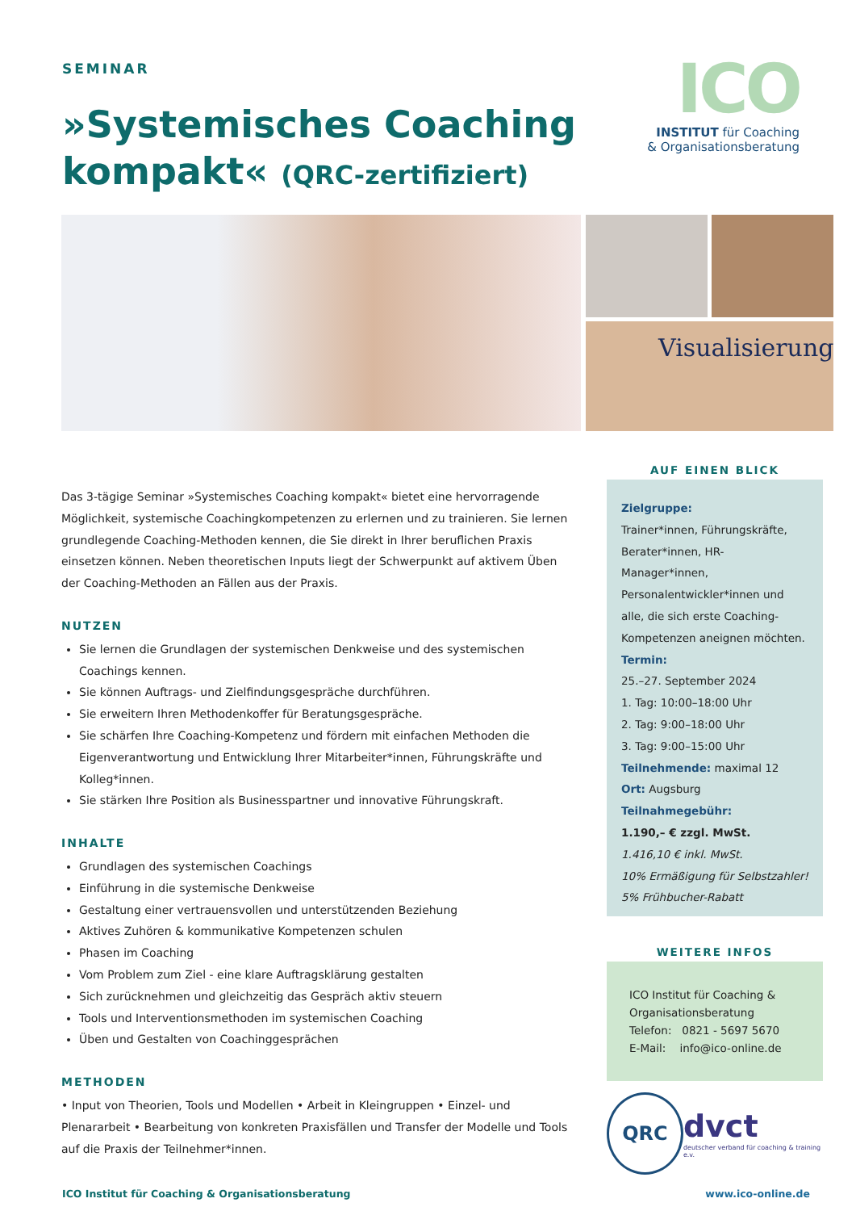SEMINAR
»Systemisches Coaching
kompakt« (QRC-zertifiziert)
ICO
INSTITUT für Coaching
& Organisationsberatung
Visualisierung
Das 3-tägige Seminar »Systemisches Coaching kompakt« bietet eine hervorragende Möglichkeit, systemische Coachingkompetenzen zu erlernen und zu trainieren. Sie lernen grundlegende Coaching-Methoden kennen, die Sie direkt in Ihrer beruflichen Praxis einsetzen können. Neben theoretischen Inputs liegt der Schwerpunkt auf aktivem Üben der Coaching-Methoden an Fällen aus der Praxis.
NUTZEN
Sie lernen die Grundlagen der systemischen Denkweise und des systemischen Coachings kennen.
Sie können Auftrags- und Zielfindungsgespräche durchführen.
Sie erweitern Ihren Methodenkoffer für Beratungsgespräche.
Sie schärfen Ihre Coaching-Kompetenz und fördern mit einfachen Methoden die Eigenverantwortung und Entwicklung Ihrer Mitarbeiter*innen, Führungskräfte und Kolleg*innen.
Sie stärken Ihre Position als Businesspartner und innovative Führungskraft.
INHALTE
Grundlagen des systemischen Coachings
Einführung in die systemische Denkweise
Gestaltung einer vertrauensvollen und unterstützenden Beziehung
Aktives Zuhören & kommunikative Kompetenzen schulen
Phasen im Coaching
Vom Problem zum Ziel - eine klare Auftragsklärung gestalten
Sich zurücknehmen und gleichzeitig das Gespräch aktiv steuern
Tools und Interventionsmethoden im systemischen Coaching
Üben und Gestalten von Coachinggesprächen
METHODEN
• Input von Theorien, Tools und Modellen • Arbeit in Kleingruppen • Einzel- und Plenararbeit • Bearbeitung von konkreten Praxisfällen und Transfer der Modelle und Tools auf die Praxis der Teilnehmer*innen.
AUF EINEN BLICK
Zielgruppe:
Trainer*innen, Führungskräfte, Berater*innen, HR-Manager*innen, Personalentwickler*innen und alle, die sich erste Coaching-Kompetenzen aneignen möchten.
Termin:
25.–27. September 2024
1. Tag: 10:00–18:00 Uhr
2. Tag: 9:00–18:00 Uhr
3. Tag: 9:00–15:00 Uhr
Teilnehmende: maximal 12
Ort: Augsburg
Teilnahmegebühr:
1.190,– € zzgl. MwSt.
1.416,10 € inkl. MwSt.
10% Ermäßigung für Selbstzahler!
5% Frühbucher-Rabatt
WEITERE INFOS
ICO Institut für Coaching & Organisationsberatung
Telefon: 0821 - 5697 5670
E-Mail: info@ico-online.de
QRC
dvct
deutscher verband für coaching & training e.v.
ICO Institut für Coaching & Organisationsberatung www.ico-online.de